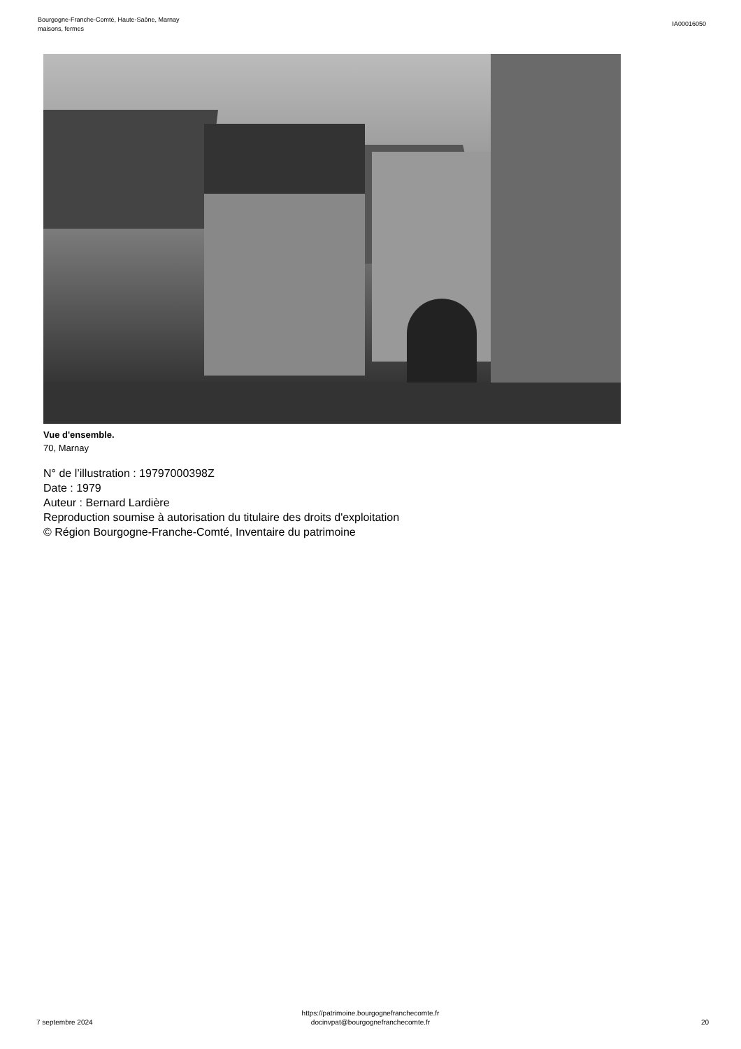Bourgogne-Franche-Comté, Haute-Saône, Marnay
maisons, fermes
IA00016050
Vue d'ensemble.
70, Marnay
N° de l’illustration : 19797000398Z
Date : 1979
Auteur : Bernard Lardière
Reproduction soumise à autorisation du titulaire des droits d'exploitation
© Région Bourgogne-Franche-Comté, Inventaire du patrimoine
7 septembre 2024
https://patrimoine.bourgognefranchecomte.fr
docinvpat@bourgognefranchecomte.fr
20